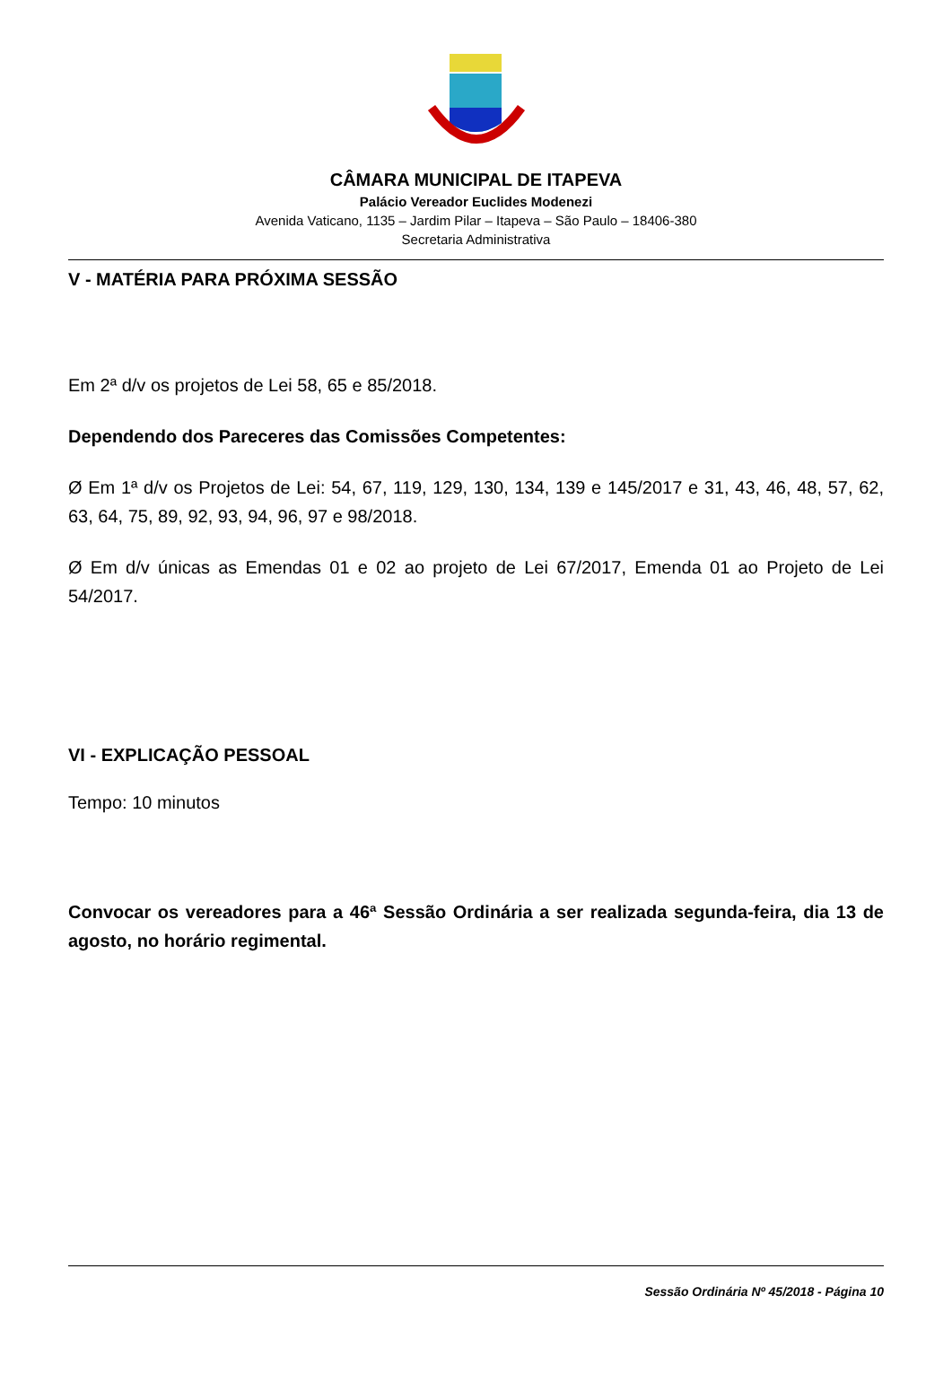CÂMARA MUNICIPAL DE ITAPEVA
Palácio Vereador Euclides Modenezi
Avenida Vaticano, 1135 – Jardim Pilar – Itapeva – São Paulo – 18406-380
Secretaria Administrativa
V - MATÉRIA PARA PRÓXIMA SESSÃO
Em 2ª d/v os projetos de Lei 58, 65 e 85/2018.
Dependendo dos Pareceres das Comissões Competentes:
Ø Em 1ª d/v os Projetos de Lei: 54, 67, 119, 129, 130, 134, 139 e 145/2017 e 31, 43, 46, 48, 57, 62, 63, 64, 75, 89, 92, 93, 94, 96, 97 e 98/2018.
Ø Em d/v únicas as Emendas 01 e 02 ao projeto de Lei 67/2017, Emenda 01 ao Projeto de Lei 54/2017.
VI - EXPLICAÇÃO PESSOAL
Tempo: 10 minutos
Convocar os vereadores para a 46ª Sessão Ordinária a ser realizada segunda-feira, dia 13 de agosto, no horário regimental.
Sessão Ordinária Nº 45/2018 - Página 10